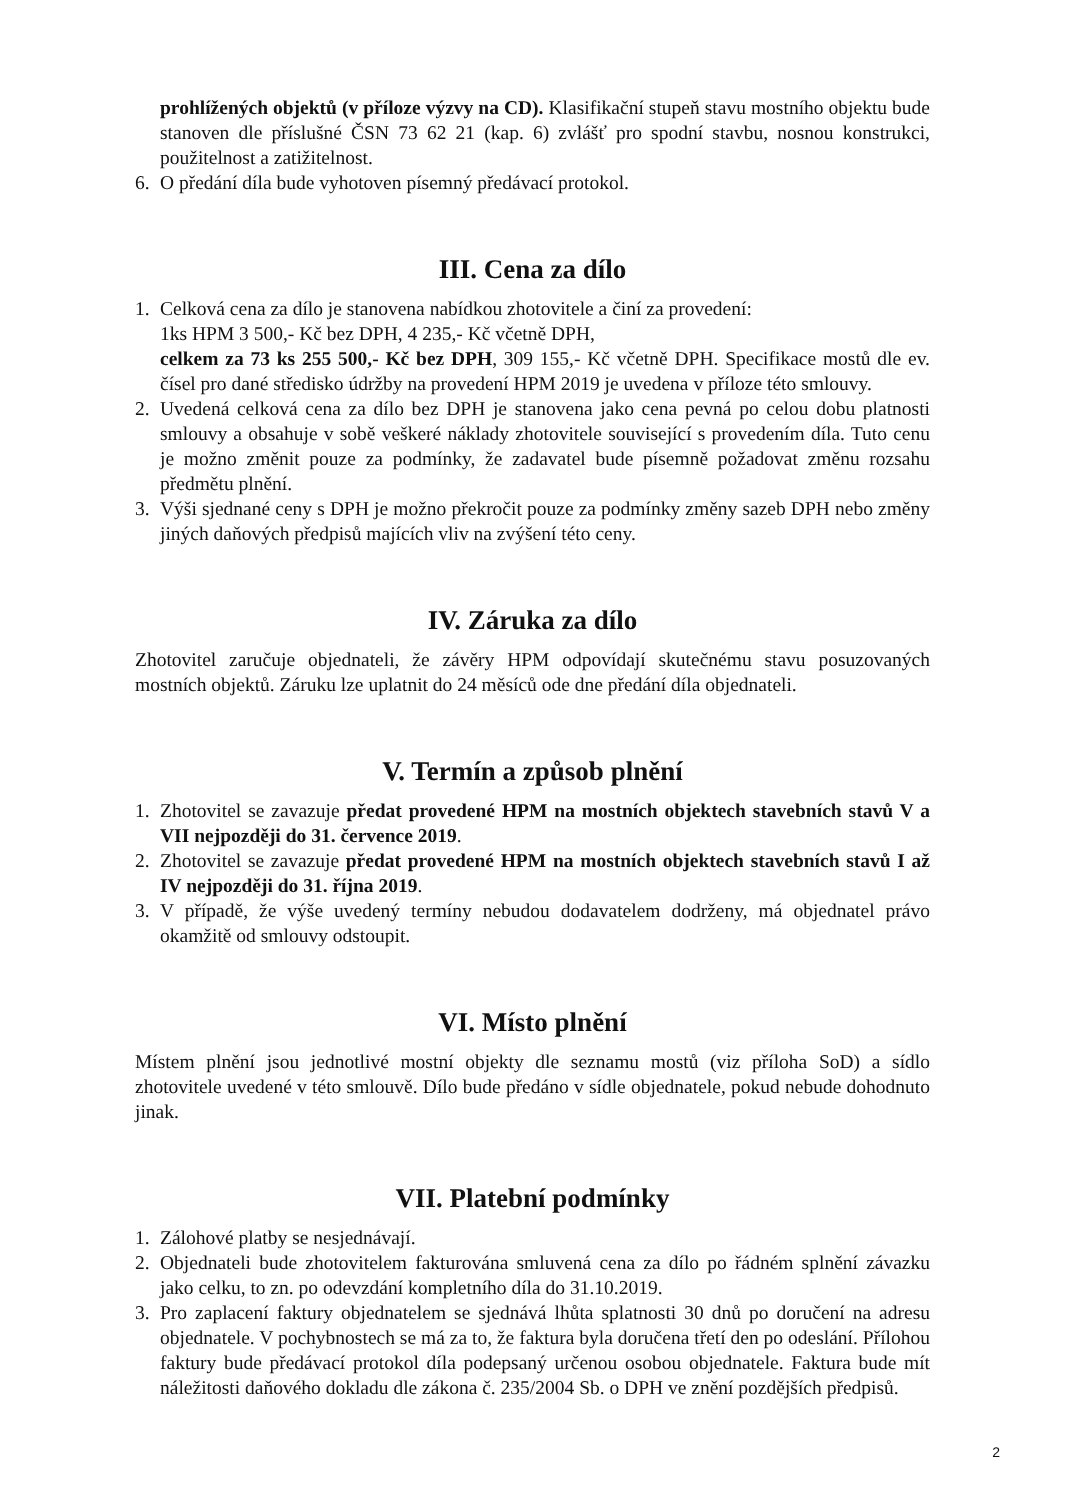prohlížených objektů (v příloze výzvy na CD). Klasifikační stupeň stavu mostního objektu bude stanoven dle příslušné ČSN 73 62 21 (kap. 6) zvlášť pro spodní stavbu, nosnou konstrukci, použitelnost a zatižitelnost.
6. O předání díla bude vyhotoven písemný předávací protokol.
III. Cena za dílo
1. Celková cena za dílo je stanovena nabídkou zhotovitele a činí za provedení:
1ks HPM 3 500,- Kč bez DPH, 4 235,- Kč včetně DPH,
celkem za 73 ks 255 500,- Kč bez DPH, 309 155,- Kč včetně DPH. Specifikace mostů dle ev. čísel pro dané středisko údržby na provedení HPM 2019 je uvedena v příloze této smlouvy.
2. Uvedená celková cena za dílo bez DPH je stanovena jako cena pevná po celou dobu platnosti smlouvy a obsahuje v sobě veškeré náklady zhotovitele související s provedením díla. Tuto cenu je možno změnit pouze za podmínky, že zadavatel bude písemně požadovat změnu rozsahu předmětu plnění.
3. Výši sjednané ceny s DPH je možno překročit pouze za podmínky změny sazeb DPH nebo změny jiných daňových předpisů majících vliv na zvýšení této ceny.
IV. Záruka za dílo
Zhotovitel zaručuje objednateli, že závěry HPM odpovídají skutečnému stavu posuzovaných mostních objektů. Záruku lze uplatnit do 24 měsíců ode dne předání díla objednateli.
V. Termín a způsob plnění
1. Zhotovitel se zavazuje předat provedené HPM na mostních objektech stavebních stavů V a VII nejpozději do 31. července 2019.
2. Zhotovitel se zavazuje předat provedené HPM na mostních objektech stavebních stavů I až IV nejpozději do 31. října 2019.
3. V případě, že výše uvedený termíny nebudou dodavatelem dodrženy, má objednatel právo okamžitě od smlouvy odstoupit.
VI. Místo plnění
Místem plnění jsou jednotlivé mostní objekty dle seznamu mostů (viz příloha SoD) a sídlo zhotovitele uvedené v této smlouvě. Dílo bude předáno v sídle objednatele, pokud nebude dohodnuto jinak.
VII. Platební podmínky
1. Zálohové platby se nesjednávají.
2. Objednateli bude zhotovitelem fakturována smluvená cena za dílo po řádném splnění závazku jako celku, to zn. po odevzdání kompletního díla do 31.10.2019.
3. Pro zaplacení faktury objednatelem se sjednává lhůta splatnosti 30 dnů po doručení na adresu objednatele. V pochybnostech se má za to, že faktura byla doručena třetí den po odeslání. Přílohou faktury bude předávací protokol díla podepsaný určenou osobou objednatele. Faktura bude mít náležitosti daňového dokladu dle zákona č. 235/2004 Sb. o DPH ve znění pozdějších předpisů.
2